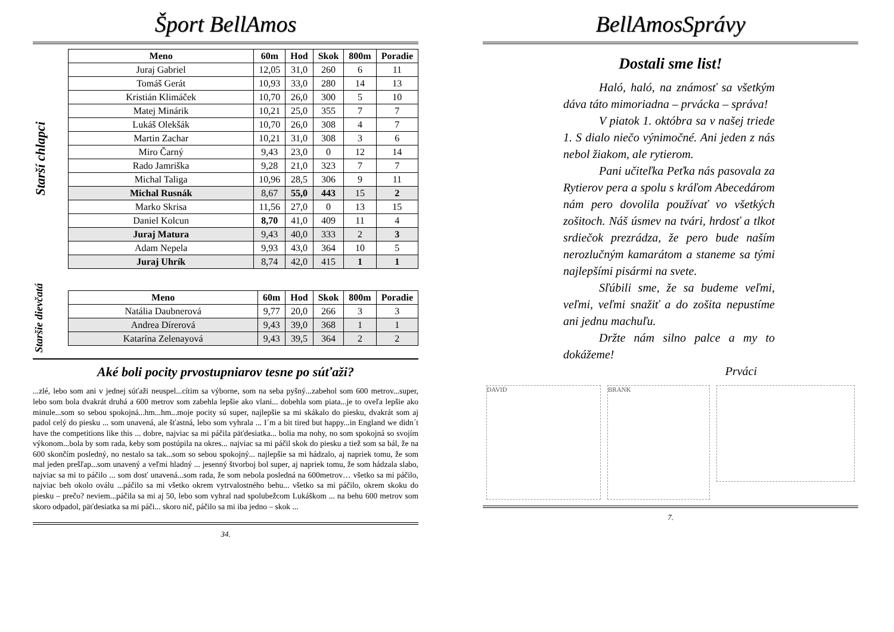Šport BellAmos
Starší chlapci
| Meno | 60m | Hod | Skok | 800m | Poradie |
| --- | --- | --- | --- | --- | --- |
| Juraj Gabriel | 12,05 | 31,0 | 260 | 6 | 11 |
| Tomáš Gerát | 10,93 | 33,0 | 280 | 14 | 13 |
| Kristián Klimáček | 10,70 | 26,0 | 300 | 5 | 10 |
| Matej Minárik | 10,21 | 25,0 | 355 | 7 | 7 |
| Lukáš Olekšák | 10,70 | 26,0 | 308 | 4 | 7 |
| Martin Zachar | 10,21 | 31,0 | 308 | 3 | 6 |
| Miro Čarný | 9,43 | 23,0 | 0 | 12 | 14 |
| Rado Jamriška | 9,28 | 21,0 | 323 | 7 | 7 |
| Michal Taliga | 10,96 | 28,5 | 306 | 9 | 11 |
| Michal Rusnák | 8,67 | 55,0 | 443 | 15 | 2 |
| Marko Skrisa | 11,56 | 27,0 | 0 | 13 | 15 |
| Daniel Kolcun | 8,70 | 41,0 | 409 | 11 | 4 |
| Juraj Matura | 9,43 | 40,0 | 333 | 2 | 3 |
| Adam Nepela | 9,93 | 43,0 | 364 | 10 | 5 |
| Juraj Uhrík | 8,74 | 42,0 | 415 | 1 | 1 |
Staršie dievčatá
| Meno | 60m | Hod | Skok | 800m | Poradie |
| --- | --- | --- | --- | --- | --- |
| Natália Daubnerová | 9,77 | 20,0 | 266 | 3 | 3 |
| Andrea Dírerová | 9,43 | 39,0 | 368 | 1 | 1 |
| Katarína Zelenayová | 9,43 | 39,5 | 364 | 2 | 2 |
Aké boli pocity prvostupniarov tesne po súťaži?
...zlé, lebo som ani v jednej súťaži neuspel...cítim sa výborne, som na seba pyšný...zabehol som 600 metrov...super, lebo som bola dvakrát druhá a 600 metrov som zabehla lepšie ako vlani... dobehla som piata...je to oveľa lepšie ako minule...som so sebou spokojná...hm...hm...moje pocity sú super, najlepšie sa mi skákalo do piesku, dvakrát som aj padol celý do piesku ... som unavená, ale šťastná, lebo som vyhrala ... I´m a bit tired but happy...in England we didn´t have the competitions like this ... dobre, najviac sa mi páčila päťdesiatka... bolia ma nohy, no som spokojná so svojím výkonom...bola by som rada, keby som postúpila na okres... najviac sa mi páčil skok do piesku a tiež som sa bál, že na 600 skončím posledný, no nestalo sa tak...som so sebou spokojný... najlepšie sa mi hádzalo, aj napriek tomu, že som mal jeden prešľap...som unavený a veľmi hladný ... jesenný štvorboj bol super, aj napriek tomu, že som hádzala slabo, najviac sa mi to páčilo ... som dosť unavená...som rada, že som nebola posledná na 600metrov… všetko sa mi páčilo, najviac beh okolo oválu ...páčilo sa mi všetko okrem vytrvalostného behu... všetko sa mi páčilo, okrem skoku do piesku – prečo? neviem...páčila sa mi aj 50, lebo som vyhral nad spolubežcom Lukáškom ... na behu 600 metrov som skoro odpadol, päťdesiatka sa mi páči... skoro nič, páčilo sa mi iba jedno – skok ...
34.
BellAmosSprávy
Dostali sme list!
Haló, haló, na známosť sa všetkým dáva táto mimoriadna – prvácka – správa!
V piatok 1. októbra sa v našej triede 1. S dialo niečo výnimočné. Ani jeden z nás nebol žiakom, ale rytierom.
Pani učiteľka Peťka nás pasovala za Rytierov pera a spolu s kráľom Abecedárom nám pero dovolila používať vo všetkých zošitoch. Náš úsmev na tvári, hrdosť a tlkot srdiečok prezrádza, že pero bude naším nerozlučným kamarátom a staneme sa tými najlepšími pisármi na svete.
Sľúbili sme, že sa budeme veľmi, veľmi, veľmi snažiť a do zošita nepustíme ani jednu machuľu.
Držte nám silno palce a my to dokážeme!
Prváci
DAVID BRANK
7.